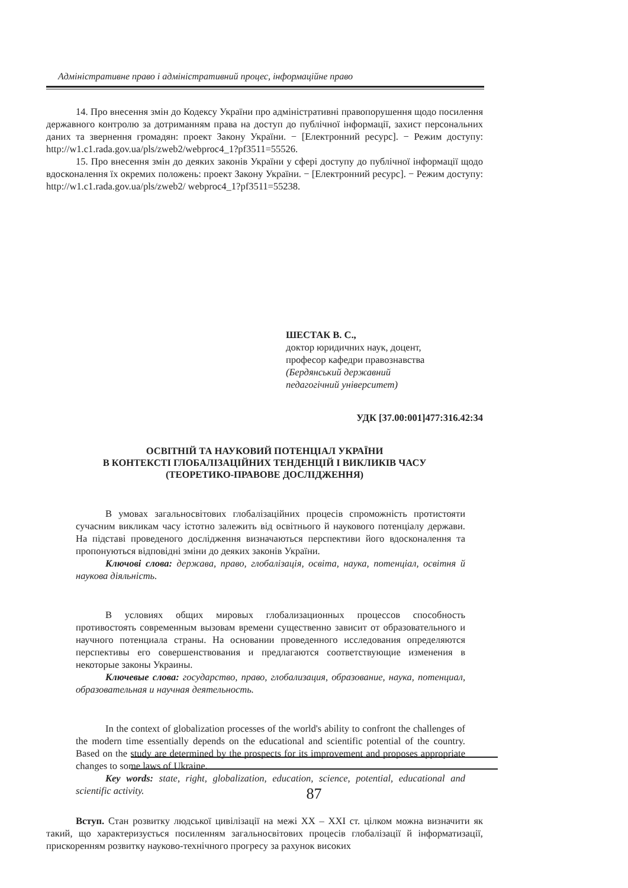Адміністративне право і адміністративний процес, інформаційне право
14. Про внесення змін до Кодексу України про адміністративні правопорушення щодо посилення державного контролю за дотриманням права на доступ до публічної інформації, захист персональних даних та звернення громадян: проект Закону України. − [Електронний ресурс]. − Режим доступу: http://w1.c1.rada.gov.ua/pls/zweb2/webproc4_1?pf3511=55526.
15. Про внесення змін до деяких законів України у сфері доступу до публічної інформації щодо вдосконалення їх окремих положень: проект Закону України. − [Електронний ресурс]. − Режим доступу: http://w1.c1.rada.gov.ua/pls/zweb2/ webproc4_1?pf3511=55238.
ШЕСТАК В. С.,
доктор юридичних наук, доцент,
професор кафедри правознавства
(Бердянський державний
педагогічний університет)
УДК [37.00:001]477:316.42:34
ОСВІТНІЙ ТА НАУКОВИЙ ПОТЕНЦІАЛ УКРАЇНИ
В КОНТЕКСТІ ГЛОБАЛІЗАЦІЙНИХ ТЕНДЕНЦІЙ І ВИКЛИКІВ ЧАСУ
(ТЕОРЕТИКО-ПРАВОВЕ ДОСЛІДЖЕННЯ)
В умовах загальносвітових глобалізаційних процесів спроможність протистояти сучасним викликам часу істотно залежить від освітнього й наукового потенціалу держави. На підставі проведеного дослідження визначаються перспективи його вдосконалення та пропонуються відповідні зміни до деяких законів України.
Ключові слова: держава, право, глобалізація, освіта, наука, потенціал, освітня й наукова діяльність.
В условиях общих мировых глобализационных процессов способность противостоять современным вызовам времени существенно зависит от образовательного и научного потенциала страны. На основании проведенного исследования определяются перспективы его совершенствования и предлагаются соответствующие изменения в некоторые законы Украины.
Ключевые слова: государство, право, глобализация, образование, наука, потенциал, образовательная и научная деятельность.
In the context of globalization processes of the world's ability to confront the challenges of the modern time essentially depends on the educational and scientific potential of the country. Based on the study are determined by the prospects for its improvement and proposes appropriate changes to some laws of Ukraine.
Key words: state, right, globalization, education, science, potential, educational and scientific activity.
Вступ. Стан розвитку людської цивілізації на межі XX – XXI ст. цілком можна визначити як такий, що характеризується посиленням загальносвітових процесів глобалізації й інформатизації, прискоренням розвитку науково-технічного прогресу за рахунок високих
87